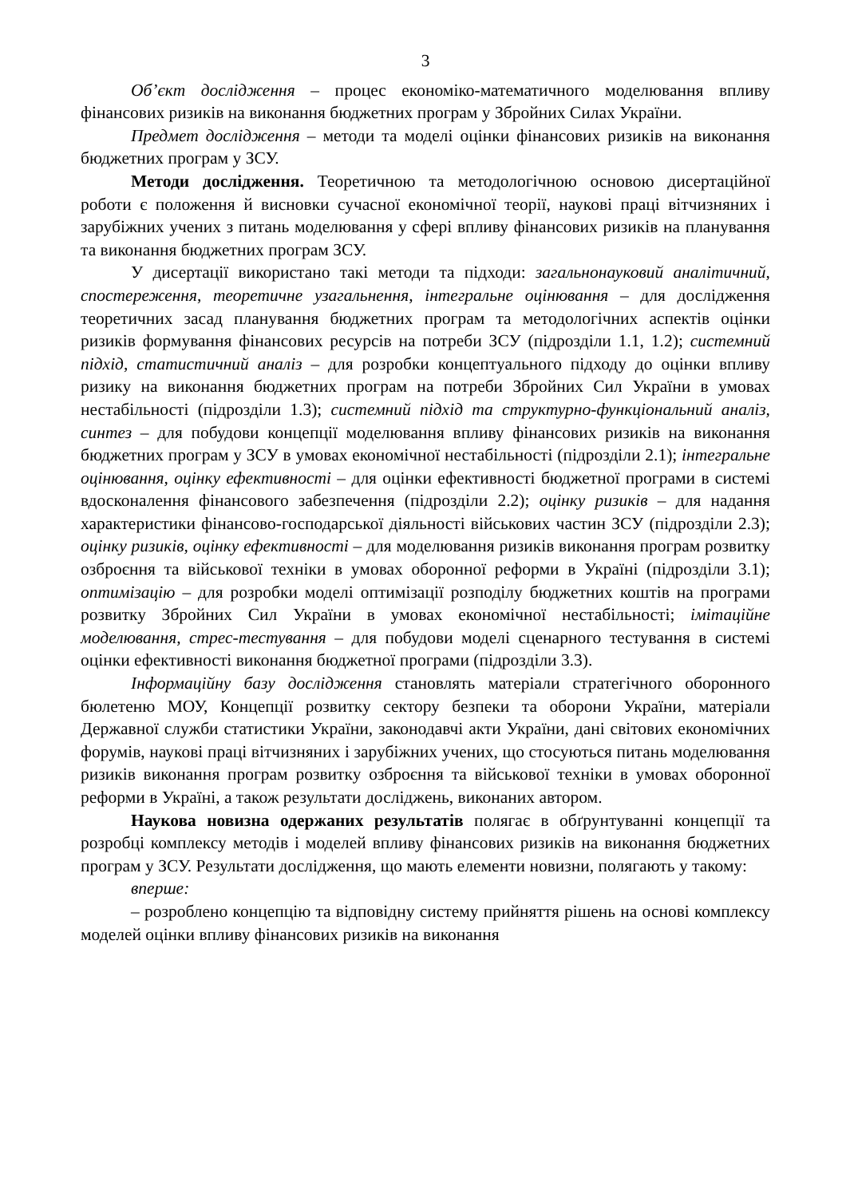3
Об’єкт дослідження – процес економіко-математичного моделювання впливу фінансових ризиків на виконання бюджетних програм у Збройних Силах України.
Предмет дослідження – методи та моделі оцінки фінансових ризиків на виконання бюджетних програм у ЗСУ.
Методи дослідження. Теоретичною та методологічною основою дисертаційної роботи є положення й висновки сучасної економічної теорії, наукові праці вітчизняних і зарубіжних учених з питань моделювання у сфері впливу фінансових ризиків на планування та виконання бюджетних програм ЗСУ.
У дисертації використано такі методи та підходи: загальнонауковий аналітичний, спостереження, теоретичне узагальнення, інтегральне оцінювання – для дослідження теоретичних засад планування бюджетних програм та методологічних аспектів оцінки ризиків формування фінансових ресурсів на потреби ЗСУ (підрозділи 1.1, 1.2); системний підхід, статистичний аналіз – для розробки концептуального підходу до оцінки впливу ризику на виконання бюджетних програм на потреби Збройних Сил України в умовах нестабільності (підрозділи 1.3); системний підхід та структурно-функціональний аналіз, синтез – для побудови концепції моделювання впливу фінансових ризиків на виконання бюджетних програм у ЗСУ в умовах економічної нестабільності (підрозділи 2.1); інтегральне оцінювання, оцінку ефективності – для оцінки ефективності бюджетної програми в системі вдосконалення фінансового забезпечення (підрозділи 2.2); оцінку ризиків – для надання характеристики фінансово-господарської діяльності військових частин ЗСУ (підрозділи 2.3); оцінку ризиків, оцінку ефективності – для моделювання ризиків виконання програм розвитку озброєння та військової техніки в умовах оборонної реформи в Україні (підрозділи 3.1); оптимізацію – для розробки моделі оптимізації розподілу бюджетних коштів на програми розвитку Збройних Сил України в умовах економічної нестабільності; імітаційне моделювання, стрес-тестування – для побудови моделі сценарного тестування в системі оцінки ефективності виконання бюджетної програми (підрозділи 3.3).
Інформаційну базу дослідження становлять матеріали стратегічного оборонного бюлетеню МОУ, Концепції розвитку сектору безпеки та оборони України, матеріали Державної служби статистики України, законодавчі акти України, дані світових економічних форумів, наукові праці вітчизняних і зарубіжних учених, що стосуються питань моделювання ризиків виконання програм розвитку озброєння та військової техніки в умовах оборонної реформи в Україні, а також результати досліджень, виконаних автором.
Наукова новизна одержаних результатів полягає в обґрунтуванні концепції та розробці комплексу методів і моделей впливу фінансових ризиків на виконання бюджетних програм у ЗСУ. Результати дослідження, що мають елементи новизни, полягають у такому:
вперше:
– розроблено концепцію та відповідну систему прийняття рішень на основі комплексу моделей оцінки впливу фінансових ризиків на виконання